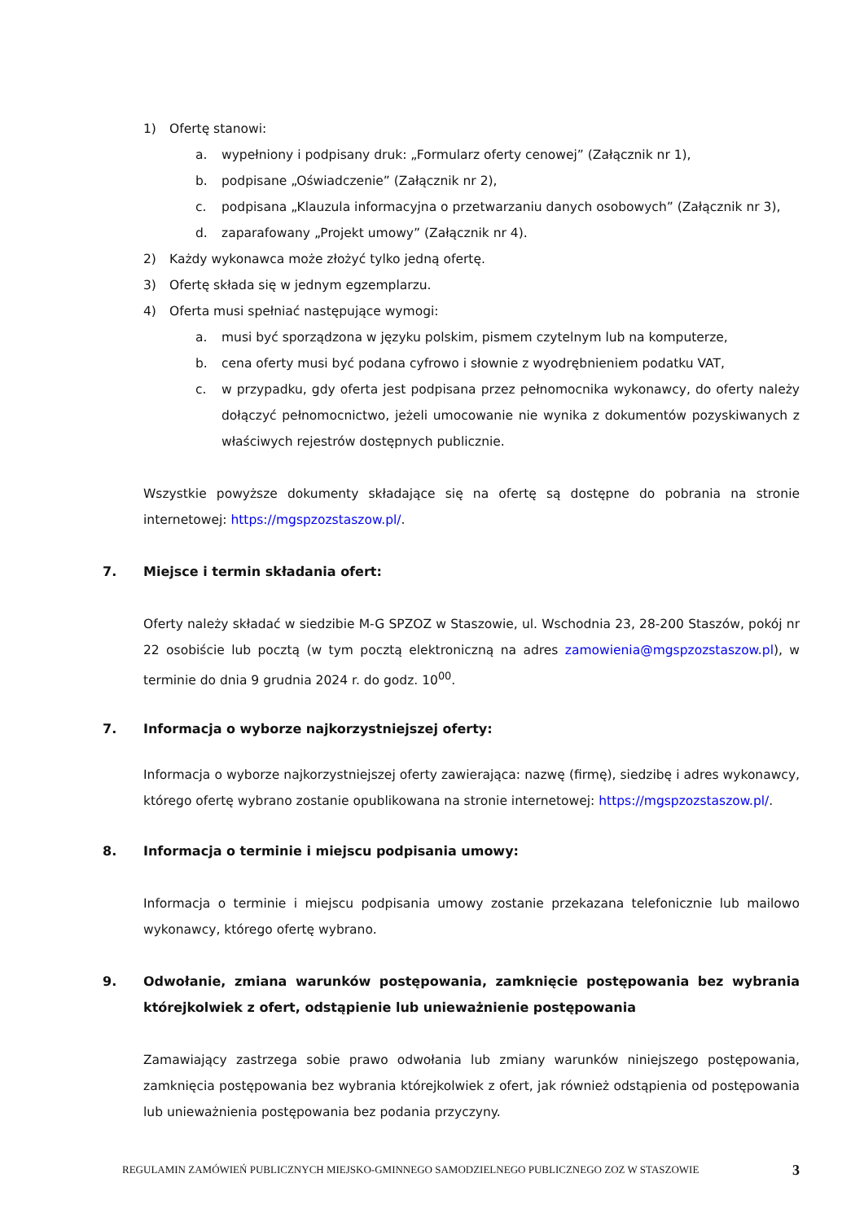1) Ofertę stanowi:
a. wypełniony i podpisany druk: „Formularz oferty cenowej” (Załącznik nr 1),
b. podpisane „Oświadczenie” (Załącznik nr 2),
c. podpisana „Klauzula informacyjna o przetwarzaniu danych osobowych” (Załącznik nr 3),
d. zaparafowany „Projekt umowy” (Załącznik nr 4).
2) Każdy wykonawca może złożyć tylko jedną ofertę.
3) Ofertę składa się w jednym egzemplarzu.
4) Oferta musi spełniać następujące wymogi:
a. musi być sporządzona w języku polskim, pismem czytelnym lub na komputerze,
b. cena oferty musi być podana cyfrowo i słownie z wyodrębnieniem podatku VAT,
c. w przypadku, gdy oferta jest podpisana przez pełnomocnika wykonawcy, do oferty należy dołączyć pełnomocnictwo, jeżeli umocowanie nie wynika z dokumentów pozyskiwanych z właściwych rejestrów dostępnych publicznie.
Wszystkie powyższe dokumenty składające się na ofertę są dostępne do pobrania na stronie internetowej: https://mgspzozstaszow.pl/.
7. Miejsce i termin składania ofert:
Oferty należy składać w siedzibie M-G SPZOZ w Staszowie, ul. Wschodnia 23, 28-200 Staszów, pokój nr 22 osobiście lub pocztą (w tym pocztą elektroniczną na adres zamowienia@mgspzozstaszow.pl), w terminie do dnia 9 grudnia 2024 r. do godz. 10<sup>00</sup>.
7. Informacja o wyborze najkorzystniejszej oferty:
Informacja o wyborze najkorzystniejszej oferty zawierająca: nazwę (firmę), siedzibę i adres wykonawcy, którego ofertę wybrano zostanie opublikowana na stronie internetowej: https://mgspzozstaszow.pl/.
8. Informacja o terminie i miejscu podpisania umowy:
Informacja o terminie i miejscu podpisania umowy zostanie przekazana telefonicznie lub mailowo wykonawcy, którego ofertę wybrano.
9. Odwołanie, zmiana warunków postępowania, zamknięcie postępowania bez wybrania którejkolwiek z ofert, odstąpienie lub unieważnienie postępowania
Zamawiający zastrzega sobie prawo odwołania lub zmiany warunków niniejszego postępowania, zamknięcia postępowania bez wybrania którejkolwiek z ofert, jak również odstąpienia od postępowania lub unieważnienia postępowania bez podania przyczyny.
REGULAMIN ZAMÓWIEŃ PUBLICZNYCH MIEJSKO-GMINNEGO SAMODZIELNEGO PUBLICZNEGO ZOZ W STASZOWIE 3